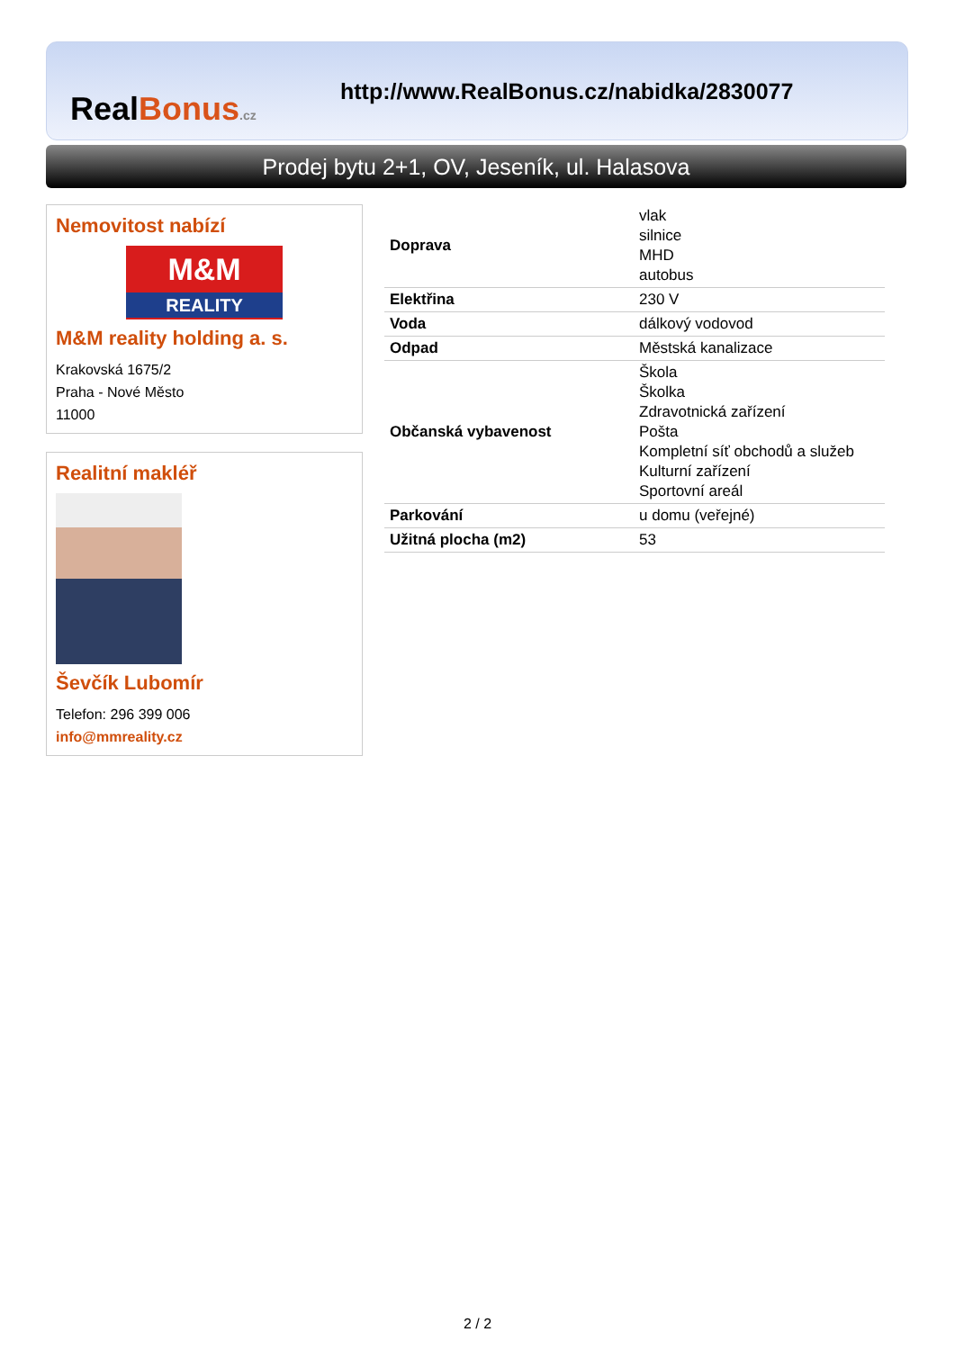RealBonus.cz
http://www.RealBonus.cz/nabidka/2830077
Prodej bytu 2+1, OV, Jeseník, ul. Halasova
Nemovitost nabízí
M&M
REALITY
M&M reality holding a. s.
Krakovská 1675/2
Praha - Nové Město
11000
Realitní makléř
Ševčík Lubomír
Telefon: 296 399 006
info@mmreality.cz
| Doprava | vlak silnice MHD autobus |
| Elektřina | 230 V |
| Voda | dálkový vodovod |
| Odpad | Městská kanalizace |
| Občanská vybavenost | Škola Školka Zdravotnická zařízení Pošta Kompletní síť obchodů a služeb Kulturní zařízení Sportovní areál |
| Parkování | u domu (veřejné) |
| Užitná plocha (m2) | 53 |
2 / 2